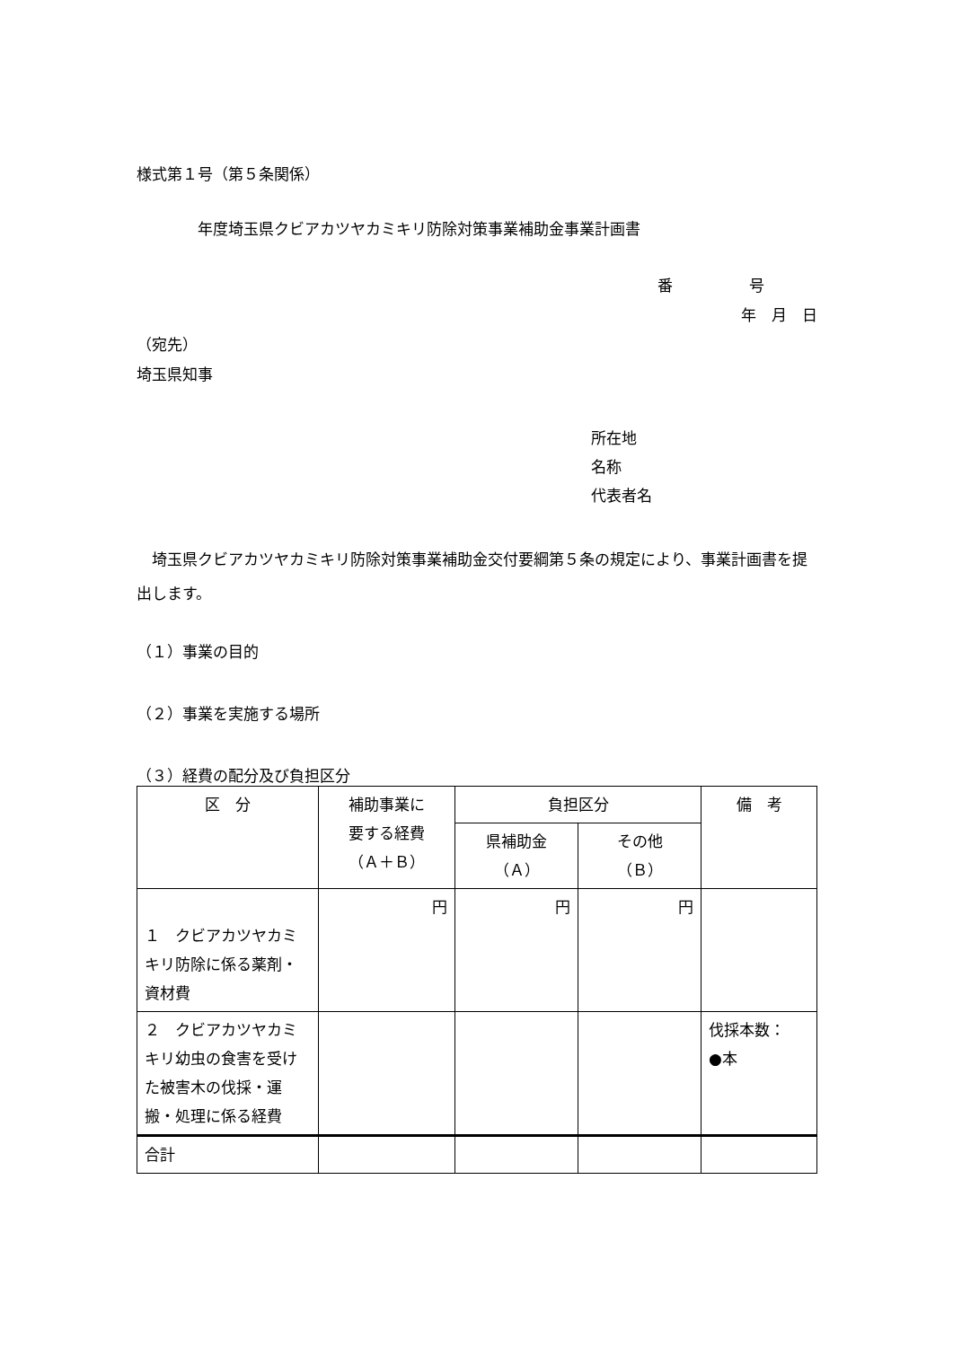様式第１号（第５条関係）
年度埼玉県クビアカツヤカミキリ防除対策事業補助金事業計画書
番　　　　　号
年　月　日
（宛先）
埼玉県知事
所在地
名称
代表者名
　埼玉県クビアカツヤカミキリ防除対策事業補助金交付要綱第５条の規定により、事業計画書を提出します。
（１）事業の目的
（２）事業を実施する場所
（３）経費の配分及び負担区分
| 区 分 | 補助事業に 要する経費 （Ａ＋Ｂ） | 負担区分 | | 備 考 |
| | | 県補助金 （Ａ） | その他 （Ｂ） | |
| １ クビアカツヤカミキリ防除に係る薬剤・資材費 | 円 | 円 | 円 | |
| ２ クビアカツヤカミキリ幼虫の食害を受けた被害木の伐採・運搬・処理に係る経費 | | | | 伐採本数： ●本 |
| 合計 | | | | |